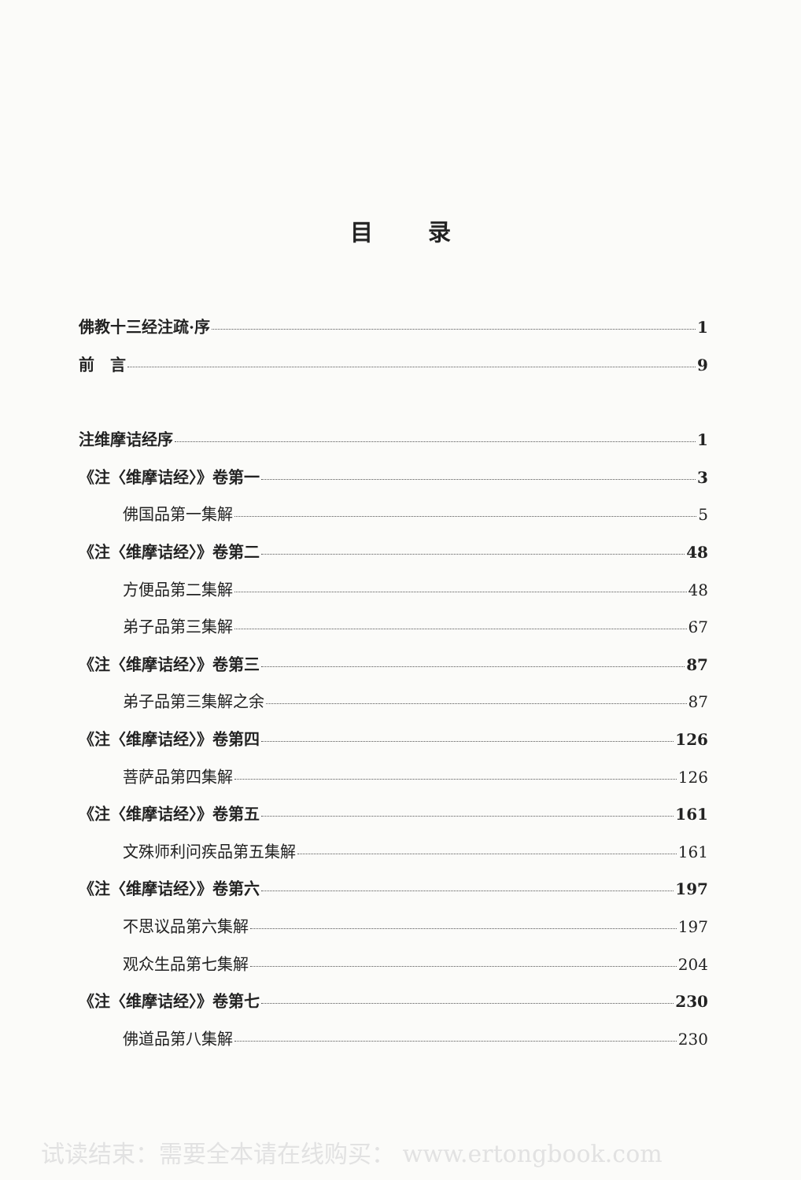目录
佛教十三经注疏·序 1
前　言 9
注维摩诘经序 1
《注〈维摩诘经〉》卷第一 3
佛国品第一集解 5
《注〈维摩诘经〉》卷第二 48
方便品第二集解 48
弟子品第三集解 67
《注〈维摩诘经〉》卷第三 87
弟子品第三集解之余 87
《注〈维摩诘经〉》卷第四 126
菩萨品第四集解 126
《注〈维摩诘经〉》卷第五 161
文殊师利问疾品第五集解 161
《注〈维摩诘经〉》卷第六 197
不思议品第六集解 197
观众生品第七集解 204
《注〈维摩诘经〉》卷第七 230
佛道品第八集解 230
试读结束：需要全本请在线购买： www.ertongbook.com